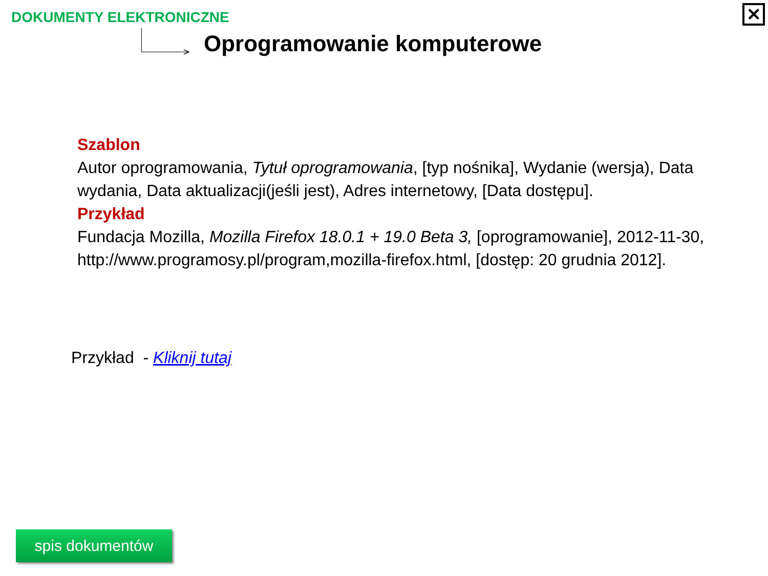DOKUMENTY ELEKTRONICZNE
>
Oprogramowanie komputerowe
✕
Szablon
Autor oprogramowania, Tytuł oprogramowania, [typ nośnika], Wydanie (wersja), Data wydania, Data aktualizacji(jeśli jest), Adres internetowy, [Data dostępu].
Przykład
Fundacja Mozilla, Mozilla Firefox 18.0.1 + 19.0 Beta 3, [oprogramowanie], 2012-11-30, http://www.programosy.pl/program,mozilla-firefox.html, [dostęp: 20 grudnia 2012].
Przykład - Kliknij tutaj
spis dokumentów